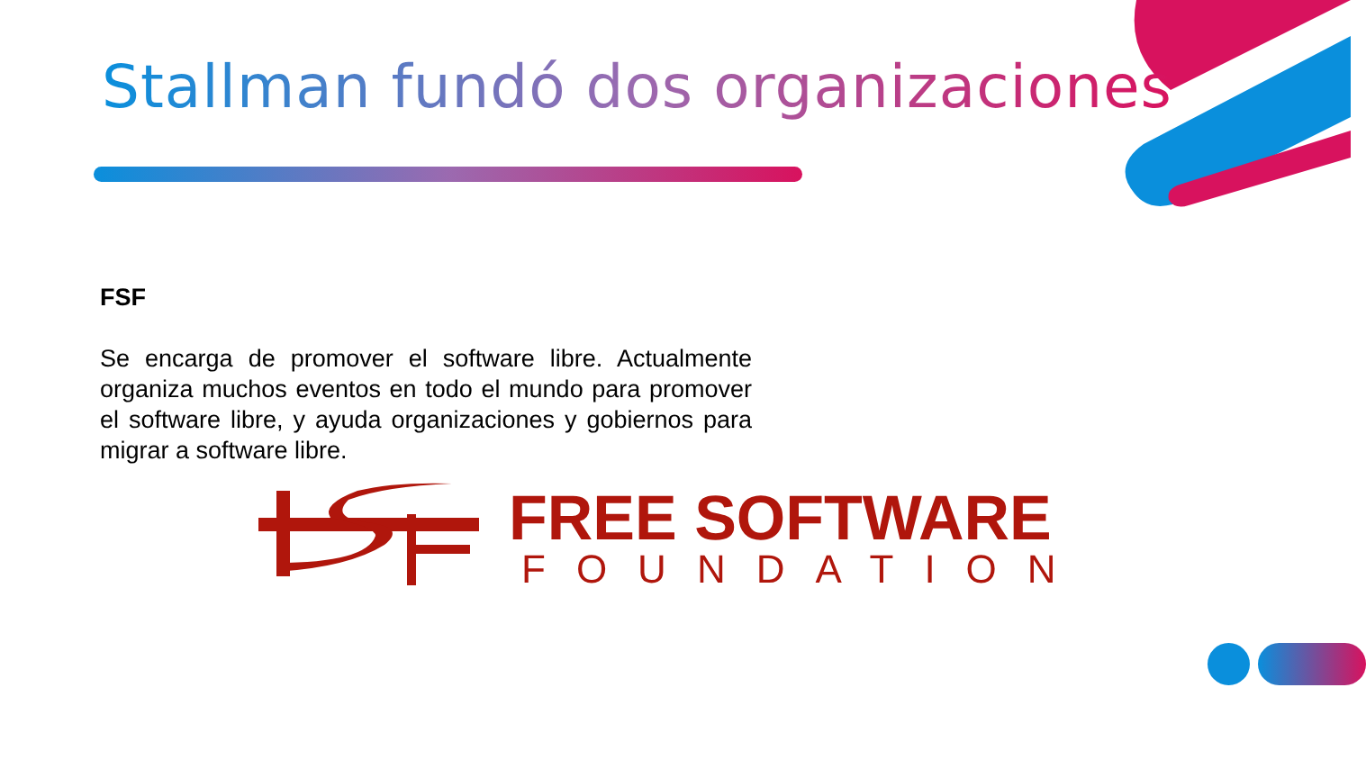Stallman fundó dos organizaciones
FSF
Se encarga de promover el software libre. Actualmente organiza muchos eventos en todo el mundo para promover el software libre, y ayuda organizaciones y gobiernos para migrar a software libre.
FREE SOFTWARE
FOUNDATION